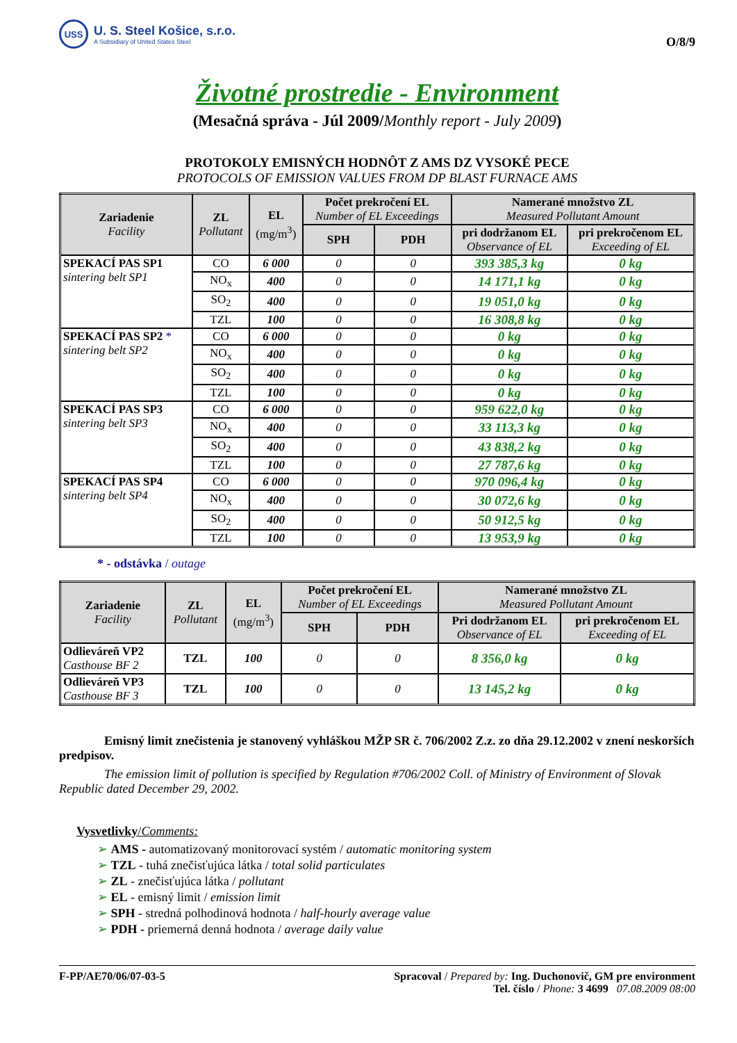USS
U. S. Steel Košice, s.r.o.
A Subsidiary of United States Steel
O/8/9
Životné prostredie - Environment
(Mesačná správa - Júl 2009/Monthly report - July 2009)
PROTOKOLY EMISNÝCH HODNÔT Z AMS DZ VYSOKÉ PECE
PROTOCOLS OF EMISSION VALUES FROM DP BLAST FURNACE AMS
| Zariadenie Facility | ZL Pollutant | EL (mg/m<sup>3</sup>) | Počet prekročení EL Number of EL Exceedings | | Namerané množstvo ZL Measured Pollutant Amount | |
| --- | --- | --- | --- | --- | --- | --- |
| | | | SPH | PDH | pri dodržanom EL Observance of EL | pri prekročenom EL Exceeding of EL |
| SPEKACÍ PAS SP1 sintering belt SP1 | CO | 6 000 | 0 | 0 | 393 385,3 kg | 0 kg |
| | NO<sub>x</sub> | 400 | 0 | 0 | 14 171,1 kg | 0 kg |
| | SO<sub>2</sub> | 400 | 0 | 0 | 19 051,0 kg | 0 kg |
| | TZL | 100 | 0 | 0 | 16 308,8 kg | 0 kg |
| SPEKACÍ PAS SP2 * sintering belt SP2 | CO | 6 000 | 0 | 0 | 0 kg | 0 kg |
| | NO<sub>x</sub> | 400 | 0 | 0 | 0 kg | 0 kg |
| | SO<sub>2</sub> | 400 | 0 | 0 | 0 kg | 0 kg |
| | TZL | 100 | 0 | 0 | 0 kg | 0 kg |
| SPEKACÍ PAS SP3 sintering belt SP3 | CO | 6 000 | 0 | 0 | 959 622,0 kg | 0 kg |
| | NO<sub>x</sub> | 400 | 0 | 0 | 33 113,3 kg | 0 kg |
| | SO<sub>2</sub> | 400 | 0 | 0 | 43 838,2 kg | 0 kg |
| | TZL | 100 | 0 | 0 | 27 787,6 kg | 0 kg |
| SPEKACÍ PAS SP4 sintering belt SP4 | CO | 6 000 | 0 | 0 | 970 096,4 kg | 0 kg |
| | NO<sub>x</sub> | 400 | 0 | 0 | 30 072,6 kg | 0 kg |
| | SO<sub>2</sub> | 400 | 0 | 0 | 50 912,5 kg | 0 kg |
| | TZL | 100 | 0 | 0 | 13 953,9 kg | 0 kg |
* - odstávka / outage
| Zariadenie Facility | ZL Pollutant | EL (mg/m<sup>3</sup>) | Počet prekročení EL Number of EL Exceedings | | Namerané množstvo ZL Measured Pollutant Amount | |
| --- | --- | --- | --- | --- | --- | --- |
| | | | SPH | PDH | Pri dodržanom EL Observance of EL | pri prekročenom EL Exceeding of EL |
| Odlieváreň VP2 Casthouse BF 2 | TZL | 100 | 0 | 0 | 8 356,0 kg | 0 kg |
| Odlieváreň VP3 Casthouse BF 3 | TZL | 100 | 0 | 0 | 13 145,2 kg | 0 kg |
Emisný limit znečistenia je stanovený vyhláškou MŽP SR č. 706/2002 Z.z. zo dňa 29.12.2002 v znení neskorších predpisov.
The emission limit of pollution is specified by Regulation #706/2002 Coll. of Ministry of Environment of Slovak Republic dated December 29, 2002.
Vysvetlivky/Comments:
➢ AMS - automatizovaný monitorovací systém / automatic monitoring system
➢ TZL - tuhá znečisťujúca látka / total solid particulates
➢ ZL - znečisťujúca látka / pollutant
➢ EL - emisný limit / emission limit
➢ SPH - stredná polhodinová hodnota / half-hourly average value
➢ PDH - priemerná denná hodnota / average daily value
F-PP/AE70/06/07-03-5 Spracoval / Prepared by: Ing. Duchonovič, GM pre environment
Tel. číslo / Phone: 3 4699 07.08.2009 08:00